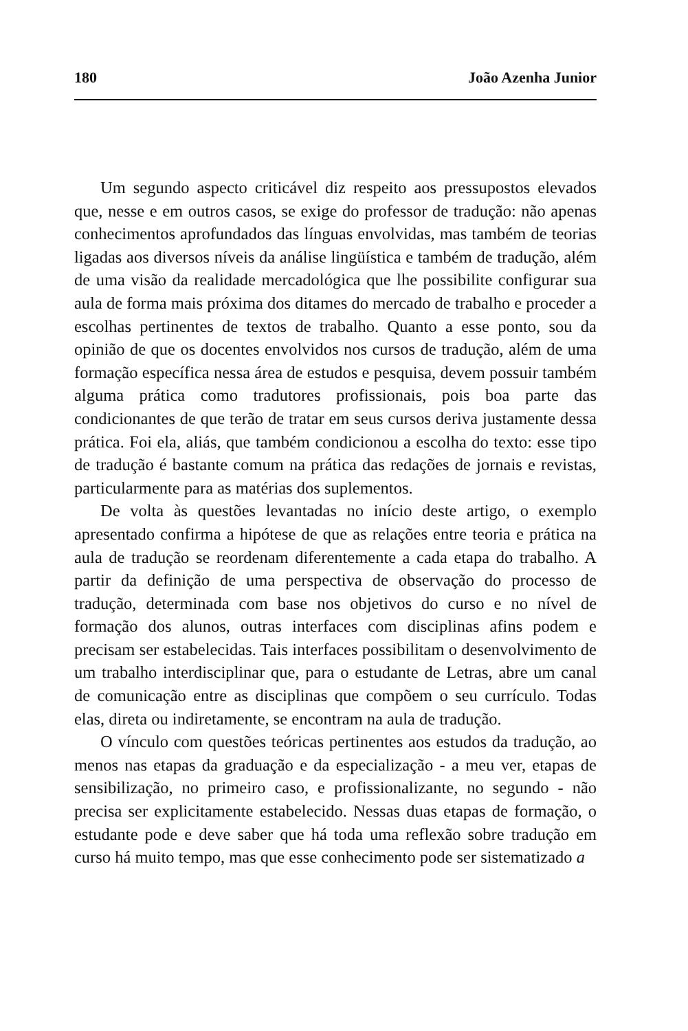180 João Azenha Junior
Um segundo aspecto criticável diz respeito aos pressupostos elevados que, nesse e em outros casos, se exige do professor de tradução: não apenas conhecimentos aprofundados das línguas envolvidas, mas também de teorias ligadas aos diversos níveis da análise lingüística e também de tradução, além de uma visão da realidade mercadológica que lhe possibilite configurar sua aula de forma mais próxima dos ditames do mercado de trabalho e proceder a escolhas pertinentes de textos de trabalho. Quanto a esse ponto, sou da opinião de que os docentes envolvidos nos cursos de tradução, além de uma formação específica nessa área de estudos e pesquisa, devem possuir também alguma prática como tradutores profissionais, pois boa parte das condicionantes de que terão de tratar em seus cursos deriva justamente dessa prática. Foi ela, aliás, que também condicionou a escolha do texto: esse tipo de tradução é bastante comum na prática das redações de jornais e revistas, particularmente para as matérias dos suplementos.
De volta às questões levantadas no início deste artigo, o exemplo apresentado confirma a hipótese de que as relações entre teoria e prática na aula de tradução se reordenam diferentemente a cada etapa do trabalho. A partir da definição de uma perspectiva de observação do processo de tradução, determinada com base nos objetivos do curso e no nível de formação dos alunos, outras interfaces com disciplinas afins podem e precisam ser estabelecidas. Tais interfaces possibilitam o desenvolvimento de um trabalho interdisciplinar que, para o estudante de Letras, abre um canal de comunicação entre as disciplinas que compõem o seu currículo. Todas elas, direta ou indiretamente, se encontram na aula de tradução.
O vínculo com questões teóricas pertinentes aos estudos da tradução, ao menos nas etapas da graduação e da especialização - a meu ver, etapas de sensibilização, no primeiro caso, e profissionalizante, no segundo - não precisa ser explicitamente estabelecido. Nessas duas etapas de formação, o estudante pode e deve saber que há toda uma reflexão sobre tradução em curso há muito tempo, mas que esse conhecimento pode ser sistematizado a